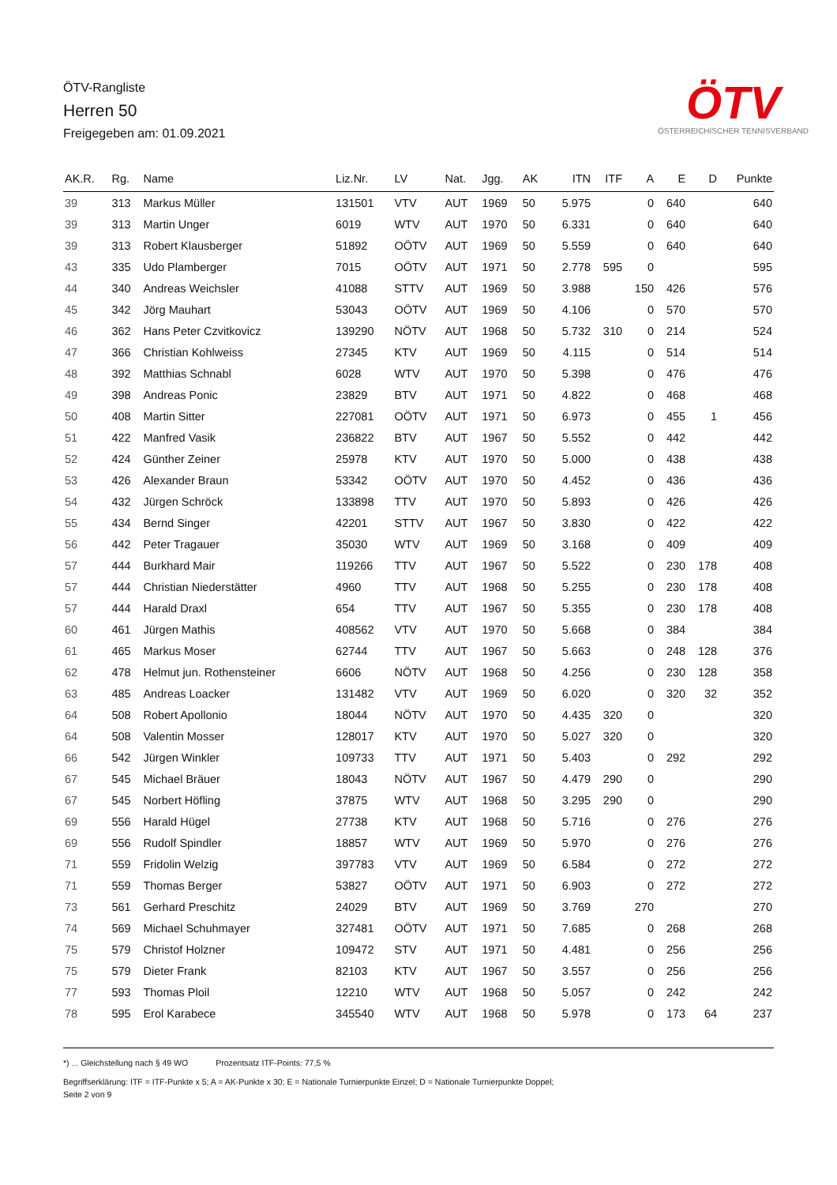ÖTV-Rangliste
Herren 50
Freigegeben am: 01.09.2021
ÖTV
ÖSTERREICHISCHER TENNISVERBAND
| AK.R. | Rg. | Name | Liz.Nr. | LV | Nat. | Jgg. | AK | ITN | ITF | A | E | D | Punkte |
| --- | --- | --- | --- | --- | --- | --- | --- | --- | --- | --- | --- | --- | --- |
| 39 | 313 | Markus Müller | 131501 | VTV | AUT | 1969 | 50 | 5.975 | | 0 | 640 | | 640 |
| 39 | 313 | Martin Unger | 6019 | WTV | AUT | 1970 | 50 | 6.331 | | 0 | 640 | | 640 |
| 39 | 313 | Robert Klausberger | 51892 | OÖTV | AUT | 1969 | 50 | 5.559 | | 0 | 640 | | 640 |
| 43 | 335 | Udo Plamberger | 7015 | OÖTV | AUT | 1971 | 50 | 2.778 | 595 | 0 | | | 595 |
| 44 | 340 | Andreas Weichsler | 41088 | STTV | AUT | 1969 | 50 | 3.988 | | 150 | 426 | | 576 |
| 45 | 342 | Jörg Mauhart | 53043 | OÖTV | AUT | 1969 | 50 | 4.106 | | 0 | 570 | | 570 |
| 46 | 362 | Hans Peter Czvitkovicz | 139290 | NÖTV | AUT | 1968 | 50 | 5.732 | 310 | 0 | 214 | | 524 |
| 47 | 366 | Christian Kohlweiss | 27345 | KTV | AUT | 1969 | 50 | 4.115 | | 0 | 514 | | 514 |
| 48 | 392 | Matthias Schnabl | 6028 | WTV | AUT | 1970 | 50 | 5.398 | | 0 | 476 | | 476 |
| 49 | 398 | Andreas Ponic | 23829 | BTV | AUT | 1971 | 50 | 4.822 | | 0 | 468 | | 468 |
| 50 | 408 | Martin Sitter | 227081 | OÖTV | AUT | 1971 | 50 | 6.973 | | 0 | 455 | 1 | 456 |
| 51 | 422 | Manfred Vasik | 236822 | BTV | AUT | 1967 | 50 | 5.552 | | 0 | 442 | | 442 |
| 52 | 424 | Günther Zeiner | 25978 | KTV | AUT | 1970 | 50 | 5.000 | | 0 | 438 | | 438 |
| 53 | 426 | Alexander Braun | 53342 | OÖTV | AUT | 1970 | 50 | 4.452 | | 0 | 436 | | 436 |
| 54 | 432 | Jürgen Schröck | 133898 | TTV | AUT | 1970 | 50 | 5.893 | | 0 | 426 | | 426 |
| 55 | 434 | Bernd Singer | 42201 | STTV | AUT | 1967 | 50 | 3.830 | | 0 | 422 | | 422 |
| 56 | 442 | Peter Tragauer | 35030 | WTV | AUT | 1969 | 50 | 3.168 | | 0 | 409 | | 409 |
| 57 | 444 | Burkhard Mair | 119266 | TTV | AUT | 1967 | 50 | 5.522 | | 0 | 230 | 178 | 408 |
| 57 | 444 | Christian Niederstätter | 4960 | TTV | AUT | 1968 | 50 | 5.255 | | 0 | 230 | 178 | 408 |
| 57 | 444 | Harald Draxl | 654 | TTV | AUT | 1967 | 50 | 5.355 | | 0 | 230 | 178 | 408 |
| 60 | 461 | Jürgen Mathis | 408562 | VTV | AUT | 1970 | 50 | 5.668 | | 0 | 384 | | 384 |
| 61 | 465 | Markus Moser | 62744 | TTV | AUT | 1967 | 50 | 5.663 | | 0 | 248 | 128 | 376 |
| 62 | 478 | Helmut jun. Rothensteiner | 6606 | NÖTV | AUT | 1968 | 50 | 4.256 | | 0 | 230 | 128 | 358 |
| 63 | 485 | Andreas Loacker | 131482 | VTV | AUT | 1969 | 50 | 6.020 | | 0 | 320 | 32 | 352 |
| 64 | 508 | Robert Apollonio | 18044 | NÖTV | AUT | 1970 | 50 | 4.435 | 320 | 0 | | | 320 |
| 64 | 508 | Valentin Mosser | 128017 | KTV | AUT | 1970 | 50 | 5.027 | 320 | 0 | | | 320 |
| 66 | 542 | Jürgen Winkler | 109733 | TTV | AUT | 1971 | 50 | 5.403 | | 0 | 292 | | 292 |
| 67 | 545 | Michael Bräuer | 18043 | NÖTV | AUT | 1967 | 50 | 4.479 | 290 | 0 | | | 290 |
| 67 | 545 | Norbert Höfling | 37875 | WTV | AUT | 1968 | 50 | 3.295 | 290 | 0 | | | 290 |
| 69 | 556 | Harald Hügel | 27738 | KTV | AUT | 1968 | 50 | 5.716 | | 0 | 276 | | 276 |
| 69 | 556 | Rudolf Spindler | 18857 | WTV | AUT | 1969 | 50 | 5.970 | | 0 | 276 | | 276 |
| 71 | 559 | Fridolin Welzig | 397783 | VTV | AUT | 1969 | 50 | 6.584 | | 0 | 272 | | 272 |
| 71 | 559 | Thomas Berger | 53827 | OÖTV | AUT | 1971 | 50 | 6.903 | | 0 | 272 | | 272 |
| 73 | 561 | Gerhard Preschitz | 24029 | BTV | AUT | 1969 | 50 | 3.769 | | 270 | | | 270 |
| 74 | 569 | Michael Schuhmayer | 327481 | OÖTV | AUT | 1971 | 50 | 7.685 | | 0 | 268 | | 268 |
| 75 | 579 | Christof Holzner | 109472 | STV | AUT | 1971 | 50 | 4.481 | | 0 | 256 | | 256 |
| 75 | 579 | Dieter Frank | 82103 | KTV | AUT | 1967 | 50 | 3.557 | | 0 | 256 | | 256 |
| 77 | 593 | Thomas Ploil | 12210 | WTV | AUT | 1968 | 50 | 5.057 | | 0 | 242 | | 242 |
| 78 | 595 | Erol Karabece | 345540 | WTV | AUT | 1968 | 50 | 5.978 | | 0 | 173 | 64 | 237 |
*) ... Gleichstellung nach § 49 WO Prozentsatz ITF-Points: 77,5 %
Begriffserklärung: ITF = ITF-Punkte x 5; A = AK-Punkte x 30; E = Nationale Turnierpunkte Einzel; D = Nationale Turnierpunkte Doppel;
Seite 2 von 9